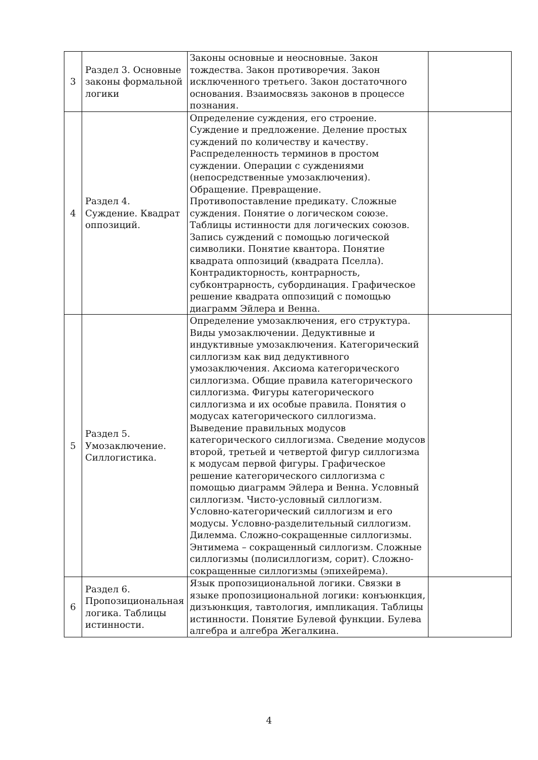| 3 | Раздел 3. Основные законы формальной логики | Законы основные и неосновные. Закон тождества. Закон противоречия. Закон исключенного третьего. Закон достаточного основания. Взаимосвязь законов в процессе познания. | |
| 4 | Раздел 4. Суждение. Квадрат оппозиций. | Определение суждения, его строение. Суждение и предложение. Деление простых суждений по количеству и качеству. Распределенность терминов в простом суждении. Операции с суждениями (непосредственные умозаключения). Обращение. Превращение. Противопоставление предикату. Сложные суждения. Понятие о логическом союзе. Таблицы истинности для логических союзов. Запись суждений с помощью логической символики. Понятие квантора. Понятие квадрата оппозиций (квадрата Пселла). Контрадикторность, контрарность, субконтрарность, субординация. Графическое решение квадрата оппозиций с помощью диаграмм Эйлера и Венна. | |
| 5 | Раздел 5. Умозаключение. Силлогистика. | Определение умозаключения, его структура. Виды умозаключении. Дедуктивные и индуктивные умозаключения. Категорический силлогизм как вид дедуктивного умозаключения. Аксиома категорического силлогизма. Общие правила категорического силлогизма. Фигуры категорического силлогизма и их особые правила. Понятия о модусах категорического силлогизма. Выведение правильных модусов категорического силлогизма. Сведение модусов второй, третьей и четвертой фигур силлогизма к модусам первой фигуры. Графическое решение категорического силлогизма с помощью диаграмм Эйлера и Венна. Условный силлогизм. Чисто-условный силлогизм. Условно-категорический силлогизм и его модусы. Условно-разделительный силлогизм. Дилемма. Сложно-сокращенные силлогизмы. Энтимема – сокращенный силлогизм. Сложные силлогизмы (полисиллогизм, сорит). Сложно-сокращенные силлогизмы (эпихейрема). | |
| 6 | Раздел 6. Пропозициональная логика. Таблицы истинности. | Язык пропозициональной логики. Связки в языке пропозициональной логики: конъюнкция, дизъюнкция, тавтология, импликация. Таблицы истинности. Понятие Булевой функции. Булева алгебра и алгебра Жегалкина. | |
4